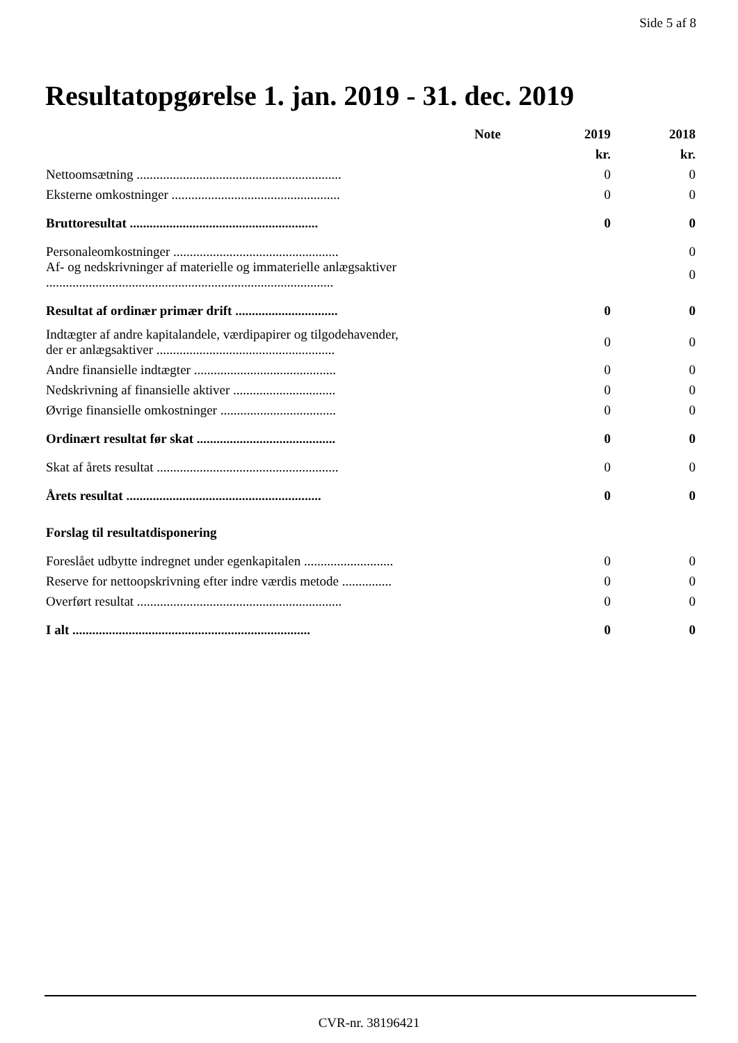Side 5 af 8
Resultatopgørelse 1. jan. 2019 - 31. dec. 2019
| | Note | 2019 | 2018 |
| --- | --- | --- | --- |
| | | kr. | kr. |
| Nettoomsætning .............................................................. | | 0 | 0 |
| Eksterne omkostninger ................................................... | | 0 | 0 |
| Bruttoresultat ......................................................... | | 0 | 0 |
| Personaleomkostninger .................................................. | | | 0 |
| Af- og nedskrivninger af materielle og immaterielle anlægsaktiver ....................................................................................... | | | 0 |
| Resultat af ordinær primær drift ............................... | | 0 | 0 |
| Indtægter af andre kapitalandele, værdipapirer og tilgodehavender, der er anlægsaktiver ...................................................... | | 0 | 0 |
| Andre finansielle indtægter ........................................... | | 0 | 0 |
| Nedskrivning af finansielle aktiver ............................... | | 0 | 0 |
| Øvrige finansielle omkostninger ................................... | | 0 | 0 |
| Ordinært resultat før skat .......................................... | | 0 | 0 |
| Skat af årets resultat ....................................................... | | 0 | 0 |
| Årets resultat ........................................................... | | 0 | 0 |
| Forslag til resultatdisponering | | | |
| Foreslået udbytte indregnet under egenkapitalen ........................... | | 0 | 0 |
| Reserve for nettoopskrivning efter indre værdis metode ............... | | 0 | 0 |
| Overført resultat .............................................................. | | 0 | 0 |
| I alt ........................................................................ | | 0 | 0 |
CVR-nr. 38196421